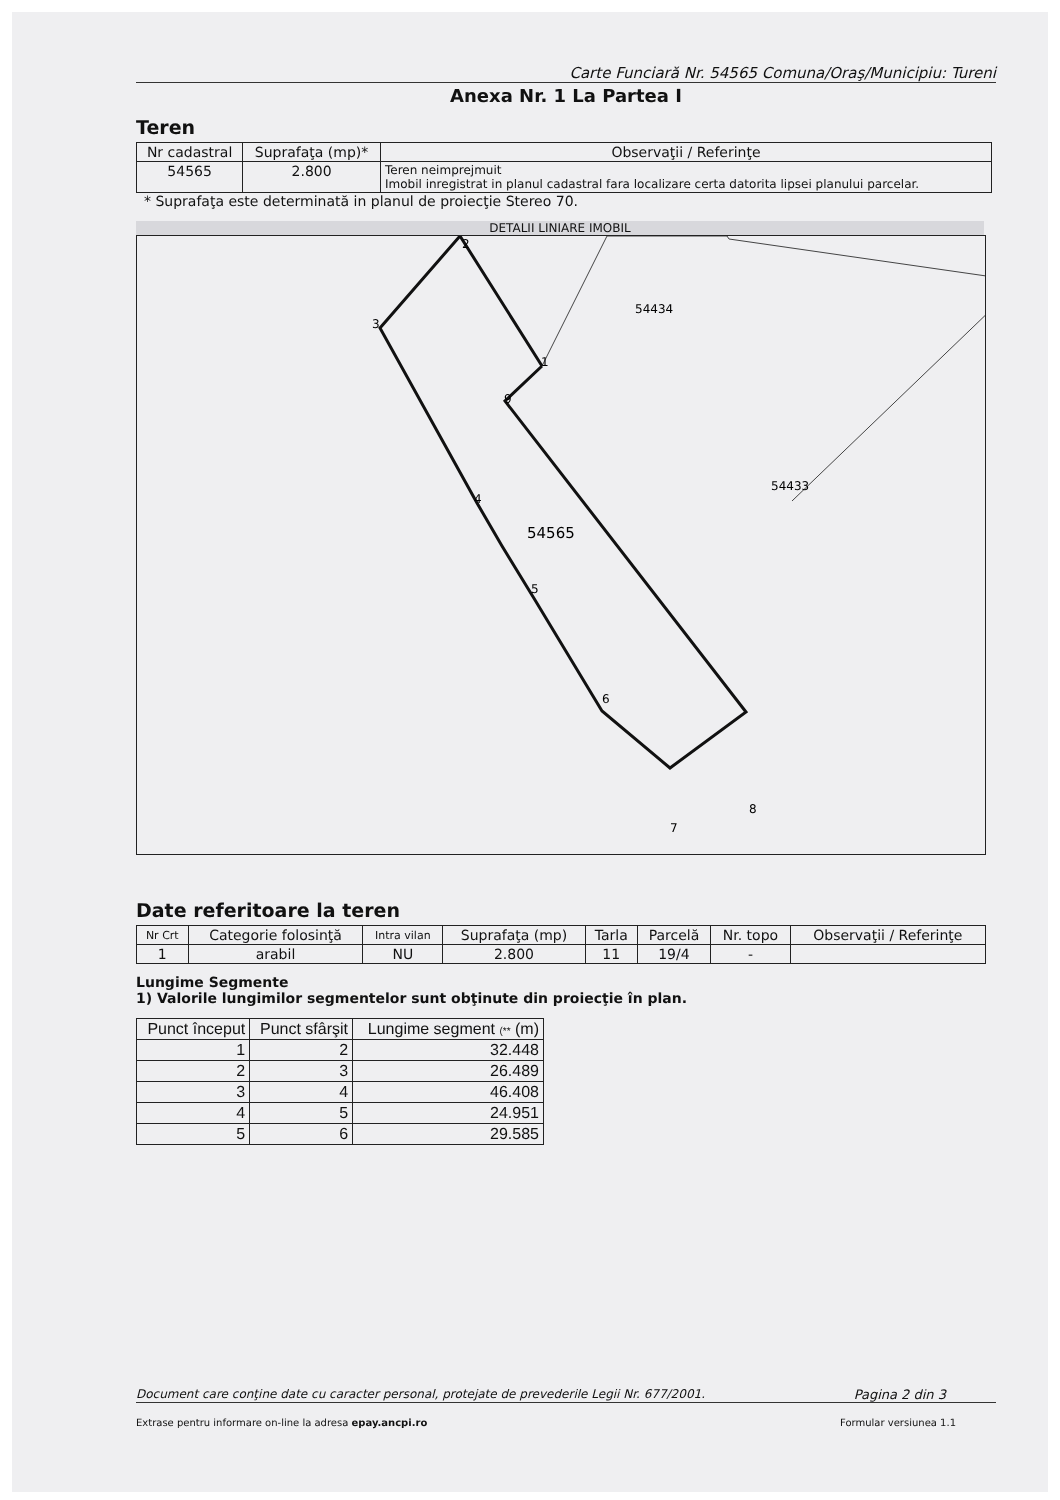Carte Funciară Nr. 54565 Comuna/Oraş/Municipiu: Tureni
Anexa Nr. 1 La Partea I
Teren
| Nr cadastral | Suprafaţa (mp)* | Observaţii / Referinţe |
| --- | --- | --- |
| 54565 | 2.800 | Teren neimprejmuit Imobil inregistrat in planul cadastral fara localizare certa datorita lipsei planului parcelar. |
* Suprafaţa este determinată in planul de proiecţie Stereo 70.
DETALII LINIARE IMOBIL
2
3
1
9
4
5
6
7
8
54434
54433
54565
Date referitoare la teren
| Nr Crt | Categorie folosinţă | Intra vilan | Suprafaţa (mp) | Tarla | Parcelă | Nr. topo | Observaţii / Referinţe |
| --- | --- | --- | --- | --- | --- | --- | --- |
| 1 | arabil | NU | 2.800 | 11 | 19/4 | - | |
Lungime Segmente
1) Valorile lungimilor segmentelor sunt obţinute din proiecţie în plan.
| Punct început | Punct sfârşit | Lungime segment (** (m) |
| --- | --- | --- |
| 1 | 2 | 32.448 |
| 2 | 3 | 26.489 |
| 3 | 4 | 46.408 |
| 4 | 5 | 24.951 |
| 5 | 6 | 29.585 |
Document care conţine date cu caracter personal, protejate de prevederile Legii Nr. 677/2001. Pagina 2 din 3
Extrase pentru informare on-line la adresa epay.ancpi.ro Formular versiunea 1.1